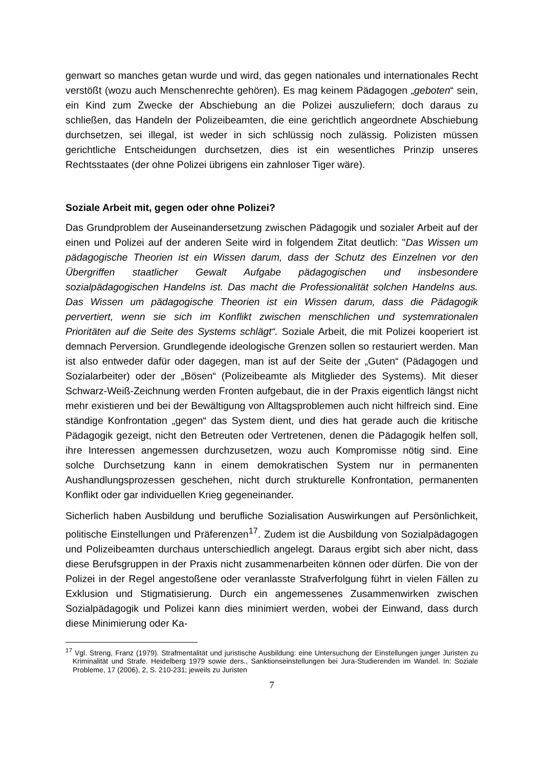genwart so manches getan wurde und wird, das gegen nationales und internationales Recht verstößt (wozu auch Menschenrechte gehören). Es mag keinem Pädagogen „geboten“ sein, ein Kind zum Zwecke der Abschiebung an die Polizei auszuliefern; doch daraus zu schließen, das Handeln der Polizeibeamten, die eine gerichtlich angeordnete Abschiebung durchsetzen, sei illegal, ist weder in sich schlüssig noch zulässig. Polizisten müssen gerichtliche Entscheidungen durchsetzen, dies ist ein wesentliches Prinzip unseres Rechtsstaates (der ohne Polizei übrigens ein zahnloser Tiger wäre).
Soziale Arbeit mit, gegen oder ohne Polizei?
Das Grundproblem der Auseinandersetzung zwischen Pädagogik und sozialer Arbeit auf der einen und Polizei auf der anderen Seite wird in folgendem Zitat deutlich: "Das Wissen um pädagogische Theorien ist ein Wissen darum, dass der Schutz des Einzelnen vor den Übergriffen staatlicher Gewalt Aufgabe pädagogischen und insbesondere sozialpädagogischen Handelns ist. Das macht die Professionalität solchen Handelns aus. Das Wissen um pädagogische Theorien ist ein Wissen darum, dass die Pädagogik pervertiert, wenn sie sich im Konflikt zwischen menschlichen und systemrationalen Prioritäten auf die Seite des Systems schlägt“. Soziale Arbeit, die mit Polizei kooperiert ist demnach Perversion. Grundlegende ideologische Grenzen sollen so restauriert werden. Man ist also entweder dafür oder dagegen, man ist auf der Seite der „Guten“ (Pädagogen und Sozialarbeiter) oder der „Bösen“ (Polizeibeamte als Mitglieder des Systems). Mit dieser Schwarz-Weiß-Zeichnung werden Fronten aufgebaut, die in der Praxis eigentlich längst nicht mehr existieren und bei der Bewältigung von Alltagsproblemen auch nicht hilfreich sind. Eine ständige Konfrontation „gegen“ das System dient, und dies hat gerade auch die kritische Pädagogik gezeigt, nicht den Betreuten oder Vertretenen, denen die Pädagogik helfen soll, ihre Interessen angemessen durchzusetzen, wozu auch Kompromisse nötig sind. Eine solche Durchsetzung kann in einem demokratischen System nur in permanenten Aushandlungsprozessen geschehen, nicht durch strukturelle Konfrontation, permanenten Konflikt oder gar individuellen Krieg gegeneinander.
Sicherlich haben Ausbildung und berufliche Sozialisation Auswirkungen auf Persönlichkeit, politische Einstellungen und Präferenzen<sup>17</sup>. Zudem ist die Ausbildung von Sozialpädagogen und Polizeibeamten durchaus unterschiedlich angelegt. Daraus ergibt sich aber nicht, dass diese Berufsgruppen in der Praxis nicht zusammenarbeiten können oder dürfen. Die von der Polizei in der Regel angestoßene oder veranlasste Strafverfolgung führt in vielen Fällen zu Exklusion und Stigmatisierung. Durch ein angemessenes Zusammenwirken zwischen Sozialpädagogik und Polizei kann dies minimiert werden, wobei der Einwand, dass durch diese Minimierung oder Ka-
<sup>17</sup> Vgl. Streng, Franz (1979). Strafmentalität und juristische Ausbildung: eine Untersuchung der Einstellungen junger Juristen zu Kriminalität und Strafe. Heidelberg 1979 sowie ders., Sanktionseinstellungen bei Jura-Studierenden im Wandel. In: Soziale Probleme, 17 (2006), 2, S. 210-231; jeweils zu Juristen
7